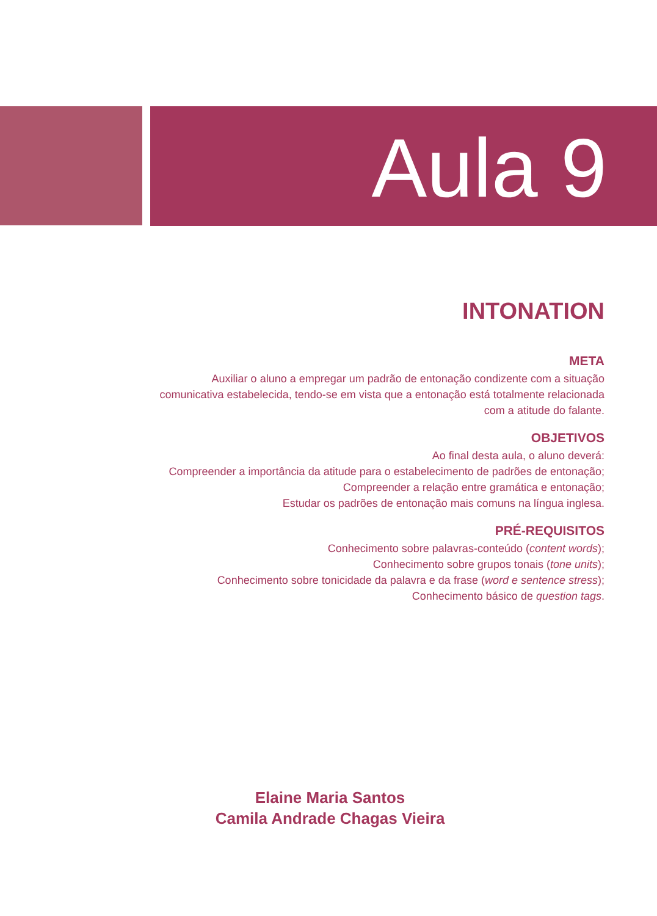Aula 9
INTONATION
META
Auxiliar o aluno a empregar um padrão de entonação condizente com a situação
comunicativa estabelecida, tendo-se em vista que a entonação está totalmente relacionada
com a atitude do falante.
OBJETIVOS
Ao final desta aula, o aluno deverá:
Compreender a importância da atitude para o estabelecimento de padrões de entonação;
Compreender a relação entre gramática e entonação;
Estudar os padrões de entonação mais comuns na língua inglesa.
PRÉ-REQUISITOS
Conhecimento sobre palavras-conteúdo (content words);
Conhecimento sobre grupos tonais (tone units);
Conhecimento sobre tonicidade da palavra e da frase (word e sentence stress);
Conhecimento básico de question tags.
Elaine Maria Santos
Camila Andrade Chagas Vieira